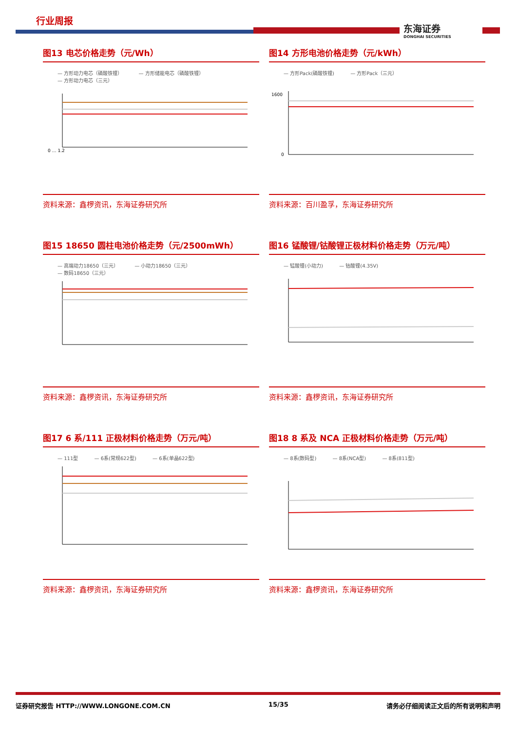行业周报
东海证券
DONGHAI SECURITIES
图13 电芯价格走势（元/Wh）
— 方形动力电芯（磷酸铁锂） — 方形储能电芯（磷酸铁锂） — 方形动力电芯（三元）
0 … 1.2
资料来源：鑫椤资讯，东海证券研究所
图14 方形电池价格走势（元/kWh）
— 方形Pack(磷酸铁锂) — 方形Pack（三元）
1600
0
资料来源：百川盈孚，东海证券研究所
图15 18650 圆柱电池价格走势（元/2500mWh）
— 高端动力18650（三元） — 小动力18650（三元） — 数码18650（三元）
资料来源：鑫椤资讯，东海证券研究所
图16 锰酸锂/钴酸锂正极材料价格走势（万元/吨）
— 锰酸锂(小动力) — 钴酸锂(4.35V)
资料来源：鑫椤资讯，东海证券研究所
图17 6 系/111 正极材料价格走势（万元/吨）
— 111型 — 6系(常规622型) — 6系(单晶622型)
资料来源：鑫椤资讯，东海证券研究所
图18 8 系及 NCA 正极材料价格走势（万元/吨）
— 8系(数码型) — 8系(NCA型) — 8系(811型)
资料来源：鑫椤资讯，东海证券研究所
证券研究报告 HTTP://WWW.LONGONE.COM.CN 15/35 请务必仔细阅读正文后的所有说明和声明